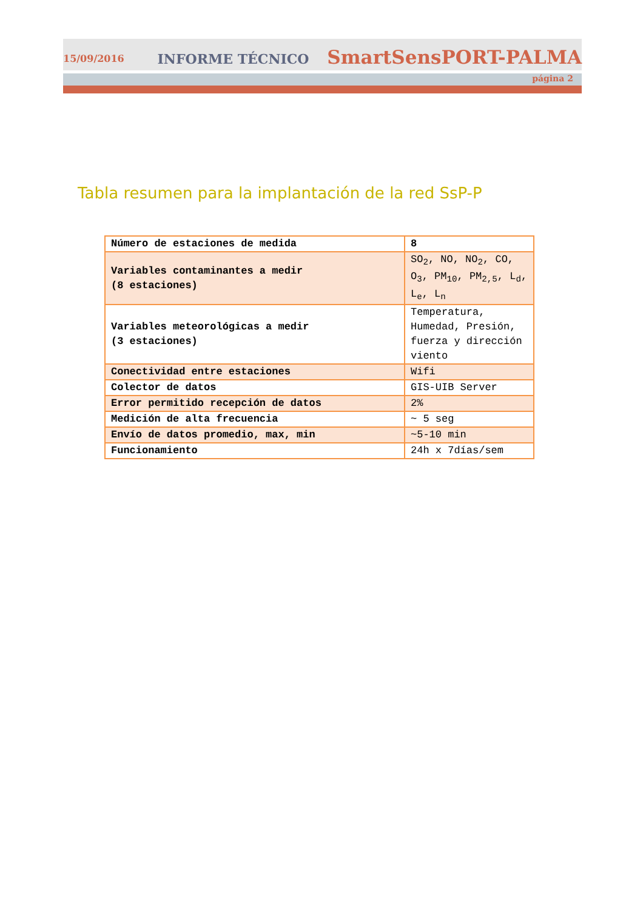15/09/2016 INFORME TÉCNICO SmartSensPORT-PALMA
página 2
Tabla resumen para la implantación de la red SsP-P
| Número de estaciones de medida | 8 |
| Variables contaminantes a medir (8 estaciones) | SO<sub>2</sub>, NO, NO<sub>2</sub>, CO, O<sub>3</sub>, PM<sub>10</sub>, PM<sub>2,5</sub>, L<sub>d</sub>, L<sub>e</sub>, L<sub>n</sub> |
| Variables meteorológicas a medir (3 estaciones) | Temperatura, Humedad, Presión, fuerza y dirección viento |
| Conectividad entre estaciones | Wifi |
| Colector de datos | GIS-UIB Server |
| Error permitido recepción de datos | 2% |
| Medición de alta frecuencia | ~ 5 seg |
| Envío de datos promedio, max, min | ~5-10 min |
| Funcionamiento | 24h x 7días/sem |